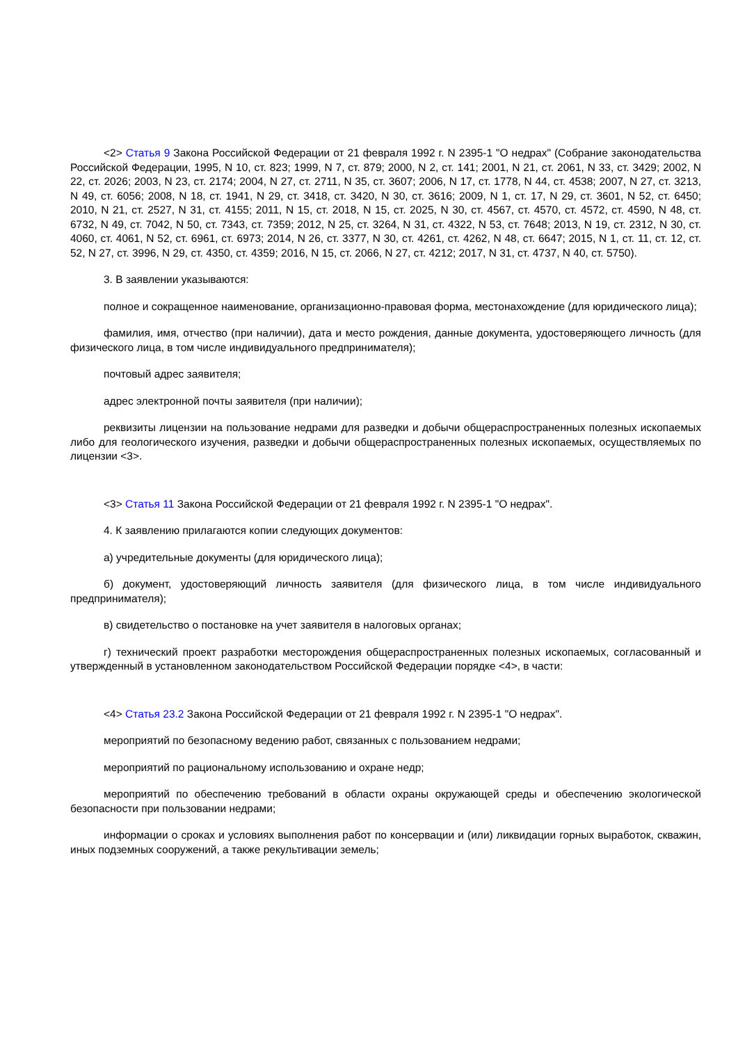<2> Статья 9 Закона Российской Федерации от 21 февраля 1992 г. N 2395-1 "О недрах" (Собрание законодательства Российской Федерации, 1995, N 10, ст. 823; 1999, N 7, ст. 879; 2000, N 2, ст. 141; 2001, N 21, ст. 2061, N 33, ст. 3429; 2002, N 22, ст. 2026; 2003, N 23, ст. 2174; 2004, N 27, ст. 2711, N 35, ст. 3607; 2006, N 17, ст. 1778, N 44, ст. 4538; 2007, N 27, ст. 3213, N 49, ст. 6056; 2008, N 18, ст. 1941, N 29, ст. 3418, ст. 3420, N 30, ст. 3616; 2009, N 1, ст. 17, N 29, ст. 3601, N 52, ст. 6450; 2010, N 21, ст. 2527, N 31, ст. 4155; 2011, N 15, ст. 2018, N 15, ст. 2025, N 30, ст. 4567, ст. 4570, ст. 4572, ст. 4590, N 48, ст. 6732, N 49, ст. 7042, N 50, ст. 7343, ст. 7359; 2012, N 25, ст. 3264, N 31, ст. 4322, N 53, ст. 7648; 2013, N 19, ст. 2312, N 30, ст. 4060, ст. 4061, N 52, ст. 6961, ст. 6973; 2014, N 26, ст. 3377, N 30, ст. 4261, ст. 4262, N 48, ст. 6647; 2015, N 1, ст. 11, ст. 12, ст. 52, N 27, ст. 3996, N 29, ст. 4350, ст. 4359; 2016, N 15, ст. 2066, N 27, ст. 4212; 2017, N 31, ст. 4737, N 40, ст. 5750).
3. В заявлении указываются:
полное и сокращенное наименование, организационно-правовая форма, местонахождение (для юридического лица);
фамилия, имя, отчество (при наличии), дата и место рождения, данные документа, удостоверяющего личность (для физического лица, в том числе индивидуального предпринимателя);
почтовый адрес заявителя;
адрес электронной почты заявителя (при наличии);
реквизиты лицензии на пользование недрами для разведки и добычи общераспространенных полезных ископаемых либо для геологического изучения, разведки и добычи общераспространенных полезных ископаемых, осуществляемых по лицензии <3>.
<3> Статья 11 Закона Российской Федерации от 21 февраля 1992 г. N 2395-1 "О недрах".
4. К заявлению прилагаются копии следующих документов:
а) учредительные документы (для юридического лица);
б) документ, удостоверяющий личность заявителя (для физического лица, в том числе индивидуального предпринимателя);
в) свидетельство о постановке на учет заявителя в налоговых органах;
г) технический проект разработки месторождения общераспространенных полезных ископаемых, согласованный и утвержденный в установленном законодательством Российской Федерации порядке <4>, в части:
<4> Статья 23.2 Закона Российской Федерации от 21 февраля 1992 г. N 2395-1 "О недрах".
мероприятий по безопасному ведению работ, связанных с пользованием недрами;
мероприятий по рациональному использованию и охране недр;
мероприятий по обеспечению требований в области охраны окружающей среды и обеспечению экологической безопасности при пользовании недрами;
информации о сроках и условиях выполнения работ по консервации и (или) ликвидации горных выработок, скважин, иных подземных сооружений, а также рекультивации земель;